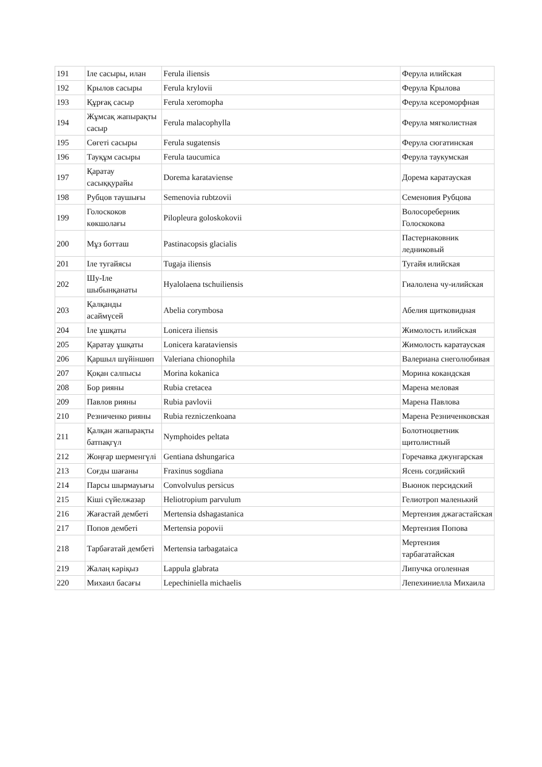| 191 | Іле сасыры, илан | Ferula iliensis | Ферула илийская |
| 192 | Крылов сасыры | Ferula krylovii | Ферула Крылова |
| 193 | Құрғақ сасыр | Ferula xeromopha | Ферула ксероморфная |
| 194 | Жұмсақ жапырақты сасыр | Ferula malacophylla | Ферула мягколистная |
| 195 | Сөгеті сасыры | Ferula sugatensis | Ферула сюгатинская |
| 196 | Тауқұм сасыры | Ferula taucumica | Ферула таукумская |
| 197 | Қаратау сасыққурайы | Dorema karataviense | Дорема каратауская |
| 198 | Рубцов таушығы | Semenovia rubtzovii | Семеновия Рубцова |
| 199 | Голоскоков көкшолағы | Pilopleura goloskokovii | Волосореберник Голоскокова |
| 200 | Мұз ботташ | Pastinacopsis glacialis | Пастернаковник ледниковый |
| 201 | Іле тугайясы | Tugaja iliensis | Тугайя илийская |
| 202 | Шу-Іле шыбынқанаты | Hyalolaena tschuiliensis | Гиалолена чу-илийская |
| 203 | Қалқанды асаймүсей | Abelia corymbosa | Абелия щитковидная |
| 204 | Іле ұшқаты | Lonicera iliensis | Жимолость илийская |
| 205 | Қаратау ұшқаты | Lonicera karataviensis | Жимолость каратауская |
| 206 | Қаршыл шүйіншөп | Valeriana chionophila | Валериана снеголюбивая |
| 207 | Қоқан салпысы | Morina kokanica | Морина кокандская |
| 208 | Бор рияны | Rubia cretacea | Марена меловая |
| 209 | Павлов рияны | Rubia pavlovii | Марена Павлова |
| 210 | Резниченко рияны | Rubia rezniczenkoana | Марена Резниченковская |
| 211 | Қалқан жапырақты батпақгүл | Nymphoides peltata | Болотноцветник щитолистный |
| 212 | Жоңғар шерменгүлі | Gentiana dshungarica | Горечавка джунгарская |
| 213 | Соғды шағаны | Fraxinus sogdiana | Ясень согдийский |
| 214 | Парсы шырмауығы | Convolvulus persicus | Вьюнок персидский |
| 215 | Кіші сүйелжазар | Heliotropium parvulum | Гелиотроп маленький |
| 216 | Жағастай дембеті | Mertensia dshagastanica | Мертензия джагастайская |
| 217 | Попов дембеті | Mertensia popovii | Мертензия Попова |
| 218 | Тарбағатай дембеті | Mertensia tarbagataica | Мертензия тарбагатайская |
| 219 | Жалаң кәріқыз | Lappula glabrata | Липучка оголенная |
| 220 | Михаил басағы | Lepechiniella michaelis | Лепехиниелла Михаила |